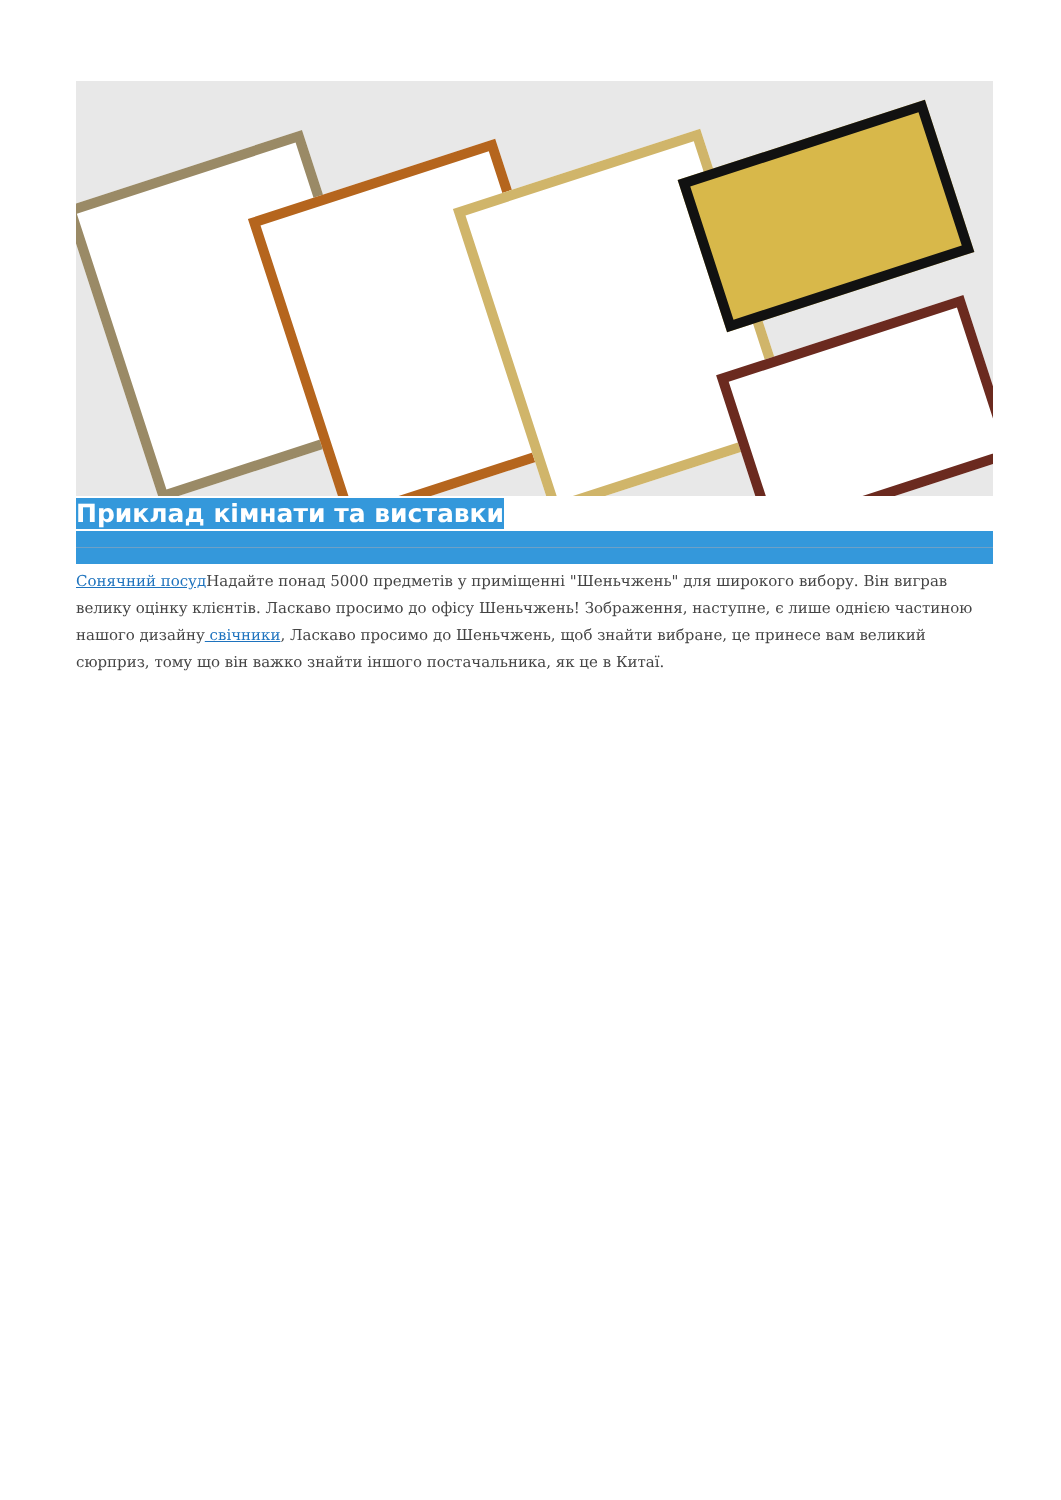Приклад кімнати та виставки
Сонячний посуд Надайте понад 5000 предметів у приміщенні "Шеньчжень" для широкого вибору. Він виграв велику оцінку клієнтів. Ласкаво просимо до офісу Шеньчжень! Зображення, наступне, є лише однією частиною нашого дизайну свічники, Ласкаво просимо до Шеньчжень, щоб знайти вибране, це принесе вам великий сюрприз, тому що він важко знайти іншого постачальника, як це в Китаї.